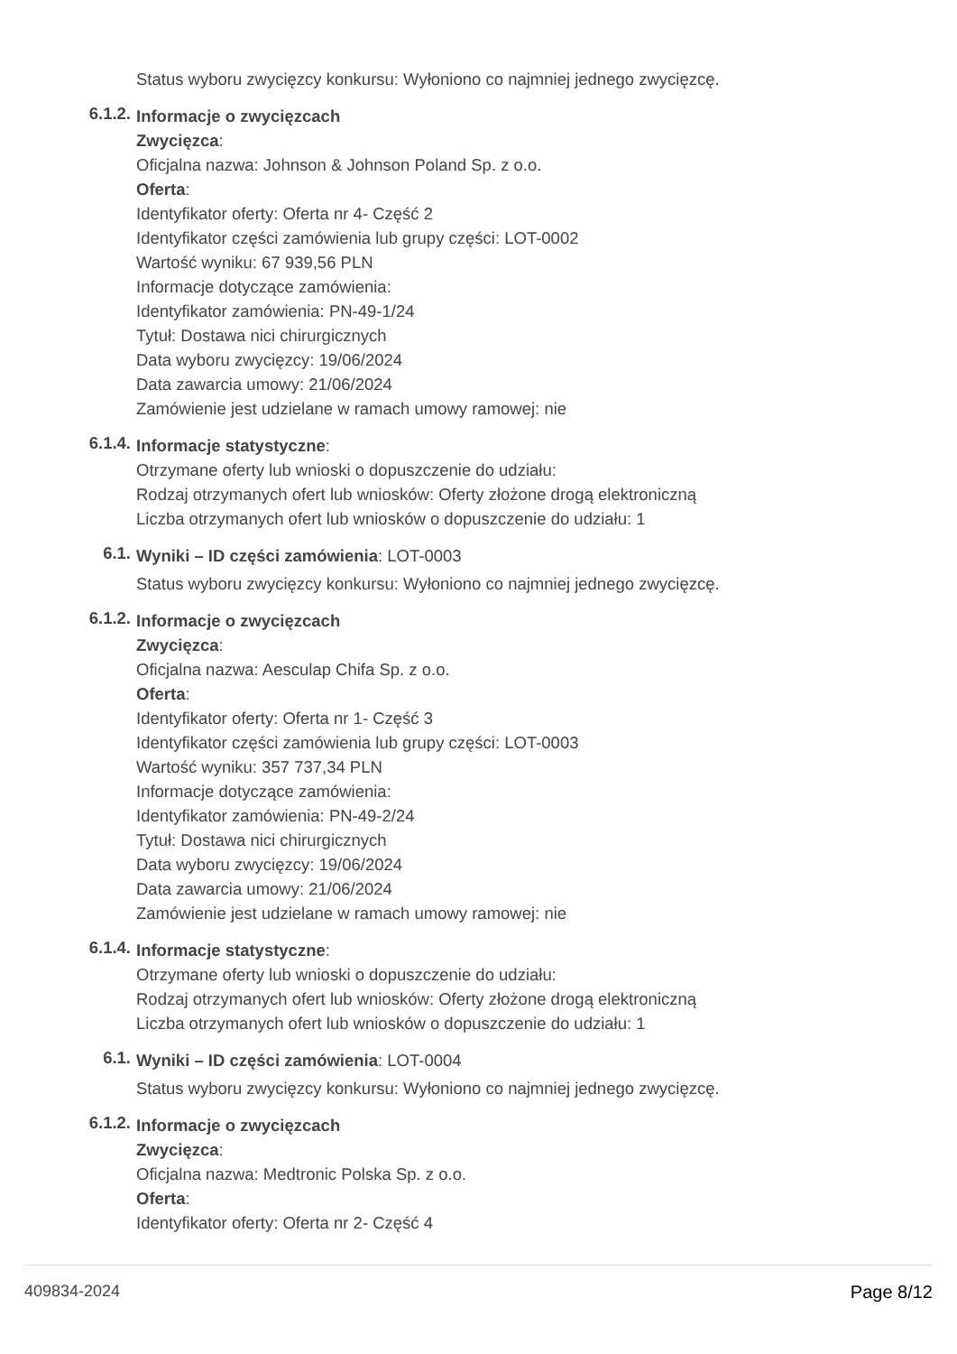Status wyboru zwycięzcy konkursu: Wyłoniono co najmniej jednego zwycięzcę.
6.1.2.
Informacje o zwycięzcach
Zwycięzca:
Oficjalna nazwa: Johnson & Johnson Poland Sp. z o.o.
Oferta:
Identyfikator oferty: Oferta nr 4- Część 2
Identyfikator części zamówienia lub grupy części: LOT-0002
Wartość wyniku: 67 939,56 PLN
Informacje dotyczące zamówienia:
Identyfikator zamówienia: PN-49-1/24
Tytuł: Dostawa nici chirurgicznych
Data wyboru zwycięzcy: 19/06/2024
Data zawarcia umowy: 21/06/2024
Zamówienie jest udzielane w ramach umowy ramowej: nie
6.1.4.
Informacje statystyczne:
Otrzymane oferty lub wnioski o dopuszczenie do udziału:
Rodzaj otrzymanych ofert lub wniosków: Oferty złożone drogą elektroniczną
Liczba otrzymanych ofert lub wniosków o dopuszczenie do udziału: 1
6.1.
Wyniki – ID części zamówienia: LOT-0003
Status wyboru zwycięzcy konkursu: Wyłoniono co najmniej jednego zwycięzcę.
6.1.2.
Informacje o zwycięzcach
Zwycięzca:
Oficjalna nazwa: Aesculap Chifa Sp. z o.o.
Oferta:
Identyfikator oferty: Oferta nr 1- Część 3
Identyfikator części zamówienia lub grupy części: LOT-0003
Wartość wyniku: 357 737,34 PLN
Informacje dotyczące zamówienia:
Identyfikator zamówienia: PN-49-2/24
Tytuł: Dostawa nici chirurgicznych
Data wyboru zwycięzcy: 19/06/2024
Data zawarcia umowy: 21/06/2024
Zamówienie jest udzielane w ramach umowy ramowej: nie
6.1.4.
Informacje statystyczne:
Otrzymane oferty lub wnioski o dopuszczenie do udziału:
Rodzaj otrzymanych ofert lub wniosków: Oferty złożone drogą elektroniczną
Liczba otrzymanych ofert lub wniosków o dopuszczenie do udziału: 1
6.1.
Wyniki – ID części zamówienia: LOT-0004
Status wyboru zwycięzcy konkursu: Wyłoniono co najmniej jednego zwycięzcę.
6.1.2.
Informacje o zwycięzcach
Zwycięzca:
Oficjalna nazwa: Medtronic Polska Sp. z o.o.
Oferta:
Identyfikator oferty: Oferta nr 2- Część 4
409834-2024 Page 8/12